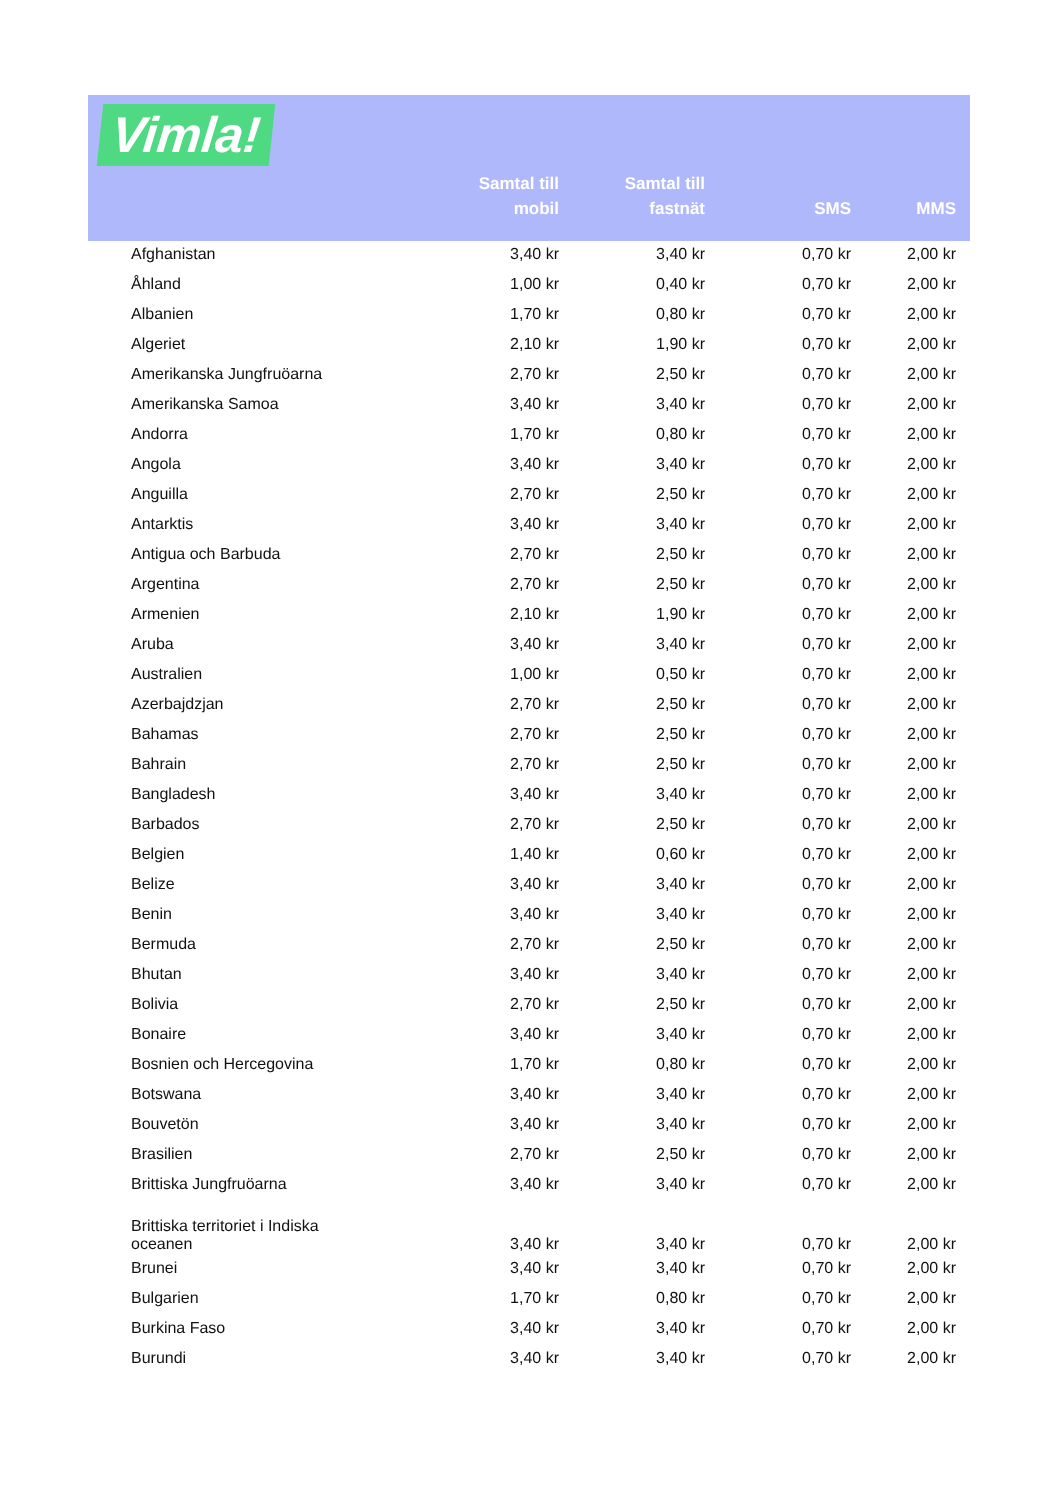Vimla!
| | Samtal till mobil | Samtal till fastnät | SMS | MMS |
| --- | --- | --- | --- | --- |
| Afghanistan | 3,40 kr | 3,40 kr | 0,70 kr | 2,00 kr |
| Åhland | 1,00 kr | 0,40 kr | 0,70 kr | 2,00 kr |
| Albanien | 1,70 kr | 0,80 kr | 0,70 kr | 2,00 kr |
| Algeriet | 2,10 kr | 1,90 kr | 0,70 kr | 2,00 kr |
| Amerikanska Jungfruöarna | 2,70 kr | 2,50 kr | 0,70 kr | 2,00 kr |
| Amerikanska Samoa | 3,40 kr | 3,40 kr | 0,70 kr | 2,00 kr |
| Andorra | 1,70 kr | 0,80 kr | 0,70 kr | 2,00 kr |
| Angola | 3,40 kr | 3,40 kr | 0,70 kr | 2,00 kr |
| Anguilla | 2,70 kr | 2,50 kr | 0,70 kr | 2,00 kr |
| Antarktis | 3,40 kr | 3,40 kr | 0,70 kr | 2,00 kr |
| Antigua och Barbuda | 2,70 kr | 2,50 kr | 0,70 kr | 2,00 kr |
| Argentina | 2,70 kr | 2,50 kr | 0,70 kr | 2,00 kr |
| Armenien | 2,10 kr | 1,90 kr | 0,70 kr | 2,00 kr |
| Aruba | 3,40 kr | 3,40 kr | 0,70 kr | 2,00 kr |
| Australien | 1,00 kr | 0,50 kr | 0,70 kr | 2,00 kr |
| Azerbajdzjan | 2,70 kr | 2,50 kr | 0,70 kr | 2,00 kr |
| Bahamas | 2,70 kr | 2,50 kr | 0,70 kr | 2,00 kr |
| Bahrain | 2,70 kr | 2,50 kr | 0,70 kr | 2,00 kr |
| Bangladesh | 3,40 kr | 3,40 kr | 0,70 kr | 2,00 kr |
| Barbados | 2,70 kr | 2,50 kr | 0,70 kr | 2,00 kr |
| Belgien | 1,40 kr | 0,60 kr | 0,70 kr | 2,00 kr |
| Belize | 3,40 kr | 3,40 kr | 0,70 kr | 2,00 kr |
| Benin | 3,40 kr | 3,40 kr | 0,70 kr | 2,00 kr |
| Bermuda | 2,70 kr | 2,50 kr | 0,70 kr | 2,00 kr |
| Bhutan | 3,40 kr | 3,40 kr | 0,70 kr | 2,00 kr |
| Bolivia | 2,70 kr | 2,50 kr | 0,70 kr | 2,00 kr |
| Bonaire | 3,40 kr | 3,40 kr | 0,70 kr | 2,00 kr |
| Bosnien och Hercegovina | 1,70 kr | 0,80 kr | 0,70 kr | 2,00 kr |
| Botswana | 3,40 kr | 3,40 kr | 0,70 kr | 2,00 kr |
| Bouvetön | 3,40 kr | 3,40 kr | 0,70 kr | 2,00 kr |
| Brasilien | 2,70 kr | 2,50 kr | 0,70 kr | 2,00 kr |
| Brittiska Jungfruöarna | 3,40 kr | 3,40 kr | 0,70 kr | 2,00 kr |
| Brittiska territoriet i Indiska oceanen | 3,40 kr | 3,40 kr | 0,70 kr | 2,00 kr |
| Brunei | 3,40 kr | 3,40 kr | 0,70 kr | 2,00 kr |
| Bulgarien | 1,70 kr | 0,80 kr | 0,70 kr | 2,00 kr |
| Burkina Faso | 3,40 kr | 3,40 kr | 0,70 kr | 2,00 kr |
| Burundi | 3,40 kr | 3,40 kr | 0,70 kr | 2,00 kr |